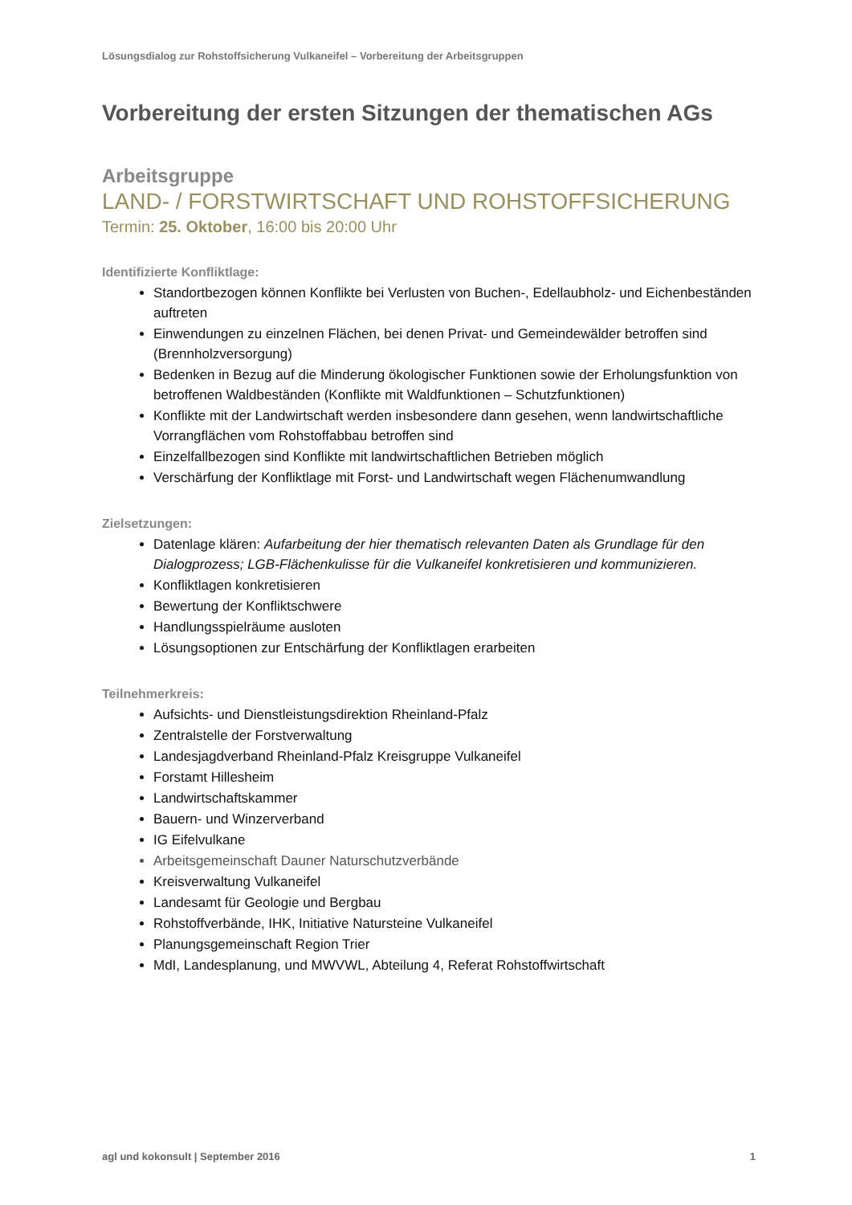Lösungsdialog zur Rohstoffsicherung Vulkaneifel – Vorbereitung der Arbeitsgruppen
Vorbereitung der ersten Sitzungen der thematischen AGs
Arbeitsgruppe
LAND- / FORSTWIRTSCHAFT UND ROHSTOFFSICHERUNG
Termin: 25. Oktober, 16:00 bis 20:00 Uhr
Identifizierte Konfliktlage:
Standortbezogen können Konflikte bei Verlusten von Buchen-, Edellaubholz- und Eichenbeständen auftreten
Einwendungen zu einzelnen Flächen, bei denen Privat- und Gemeindewälder betroffen sind (Brennholzversorgung)
Bedenken in Bezug auf die Minderung ökologischer Funktionen sowie der Erholungsfunktion von betroffenen Waldbeständen (Konflikte mit Waldfunktionen – Schutzfunktionen)
Konflikte mit der Landwirtschaft werden insbesondere dann gesehen, wenn landwirtschaftliche Vorrangflächen vom Rohstoffabbau betroffen sind
Einzelfallbezogen sind Konflikte mit landwirtschaftlichen Betrieben möglich
Verschärfung der Konfliktlage mit Forst- und Landwirtschaft wegen Flächenumwandlung
Zielsetzungen:
Datenlage klären: Aufarbeitung der hier thematisch relevanten Daten als Grundlage für den Dialogprozess; LGB-Flächenkulisse für die Vulkaneifel konkretisieren und kommunizieren.
Konfliktlagen konkretisieren
Bewertung der Konfliktschwere
Handlungsspielräume ausloten
Lösungsoptionen zur Entschärfung der Konfliktlagen erarbeiten
Teilnehmerkreis:
Aufsichts- und Dienstleistungsdirektion Rheinland-Pfalz
Zentralstelle der Forstverwaltung
Landesjagdverband Rheinland-Pfalz Kreisgruppe Vulkaneifel
Forstamt Hillesheim
Landwirtschaftskammer
Bauern- und Winzerverband
IG Eifelvulkane
Arbeitsgemeinschaft Dauner Naturschutzverbände
Kreisverwaltung Vulkaneifel
Landesamt für Geologie und Bergbau
Rohstoffverbände, IHK, Initiative Natursteine Vulkaneifel
Planungsgemeinschaft Region Trier
MdI, Landesplanung, und MWVWL, Abteilung 4, Referat Rohstoffwirtschaft
agl und kokonsult | September 2016 1